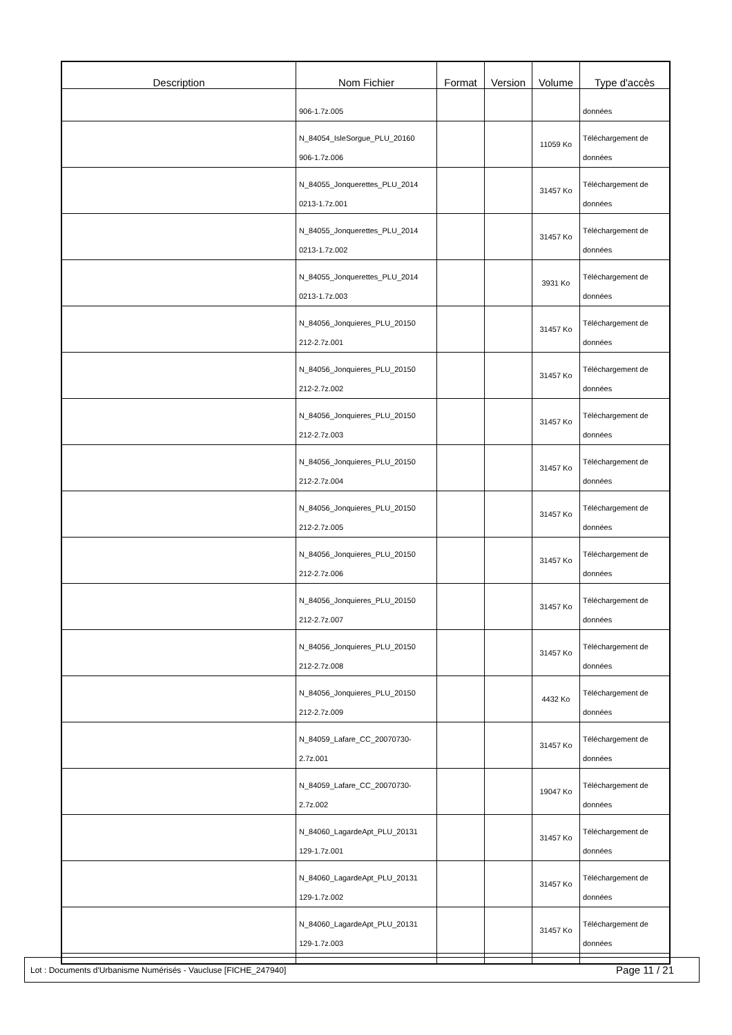| Description | Nom Fichier | Format | Version | Volume | Type d'accès |
| --- | --- | --- | --- | --- | --- |
| | 906-1.7z.005 | | | | données |
| | N_84054_IsleSorgue_PLU_20160 906-1.7z.006 | | | 11059 Ko | Téléchargement de données |
| | N_84055_Jonquerettes_PLU_2014 0213-1.7z.001 | | | 31457 Ko | Téléchargement de données |
| | N_84055_Jonquerettes_PLU_2014 0213-1.7z.002 | | | 31457 Ko | Téléchargement de données |
| | N_84055_Jonquerettes_PLU_2014 0213-1.7z.003 | | | 3931 Ko | Téléchargement de données |
| | N_84056_Jonquieres_PLU_20150 212-2.7z.001 | | | 31457 Ko | Téléchargement de données |
| | N_84056_Jonquieres_PLU_20150 212-2.7z.002 | | | 31457 Ko | Téléchargement de données |
| | N_84056_Jonquieres_PLU_20150 212-2.7z.003 | | | 31457 Ko | Téléchargement de données |
| | N_84056_Jonquieres_PLU_20150 212-2.7z.004 | | | 31457 Ko | Téléchargement de données |
| | N_84056_Jonquieres_PLU_20150 212-2.7z.005 | | | 31457 Ko | Téléchargement de données |
| | N_84056_Jonquieres_PLU_20150 212-2.7z.006 | | | 31457 Ko | Téléchargement de données |
| | N_84056_Jonquieres_PLU_20150 212-2.7z.007 | | | 31457 Ko | Téléchargement de données |
| | N_84056_Jonquieres_PLU_20150 212-2.7z.008 | | | 31457 Ko | Téléchargement de données |
| | N_84056_Jonquieres_PLU_20150 212-2.7z.009 | | | 4432 Ko | Téléchargement de données |
| | N_84059_Lafare_CC_20070730- 2.7z.001 | | | 31457 Ko | Téléchargement de données |
| | N_84059_Lafare_CC_20070730- 2.7z.002 | | | 19047 Ko | Téléchargement de données |
| | N_84060_LagardeApt_PLU_20131 129-1.7z.001 | | | 31457 Ko | Téléchargement de données |
| | N_84060_LagardeApt_PLU_20131 129-1.7z.002 | | | 31457 Ko | Téléchargement de données |
| | N_84060_LagardeApt_PLU_20131 129-1.7z.003 | | | 31457 Ko | Téléchargement de données |
Lot : Documents d'Urbanisme Numérisés - Vaucluse [FICHE_247940] Page 11 / 21